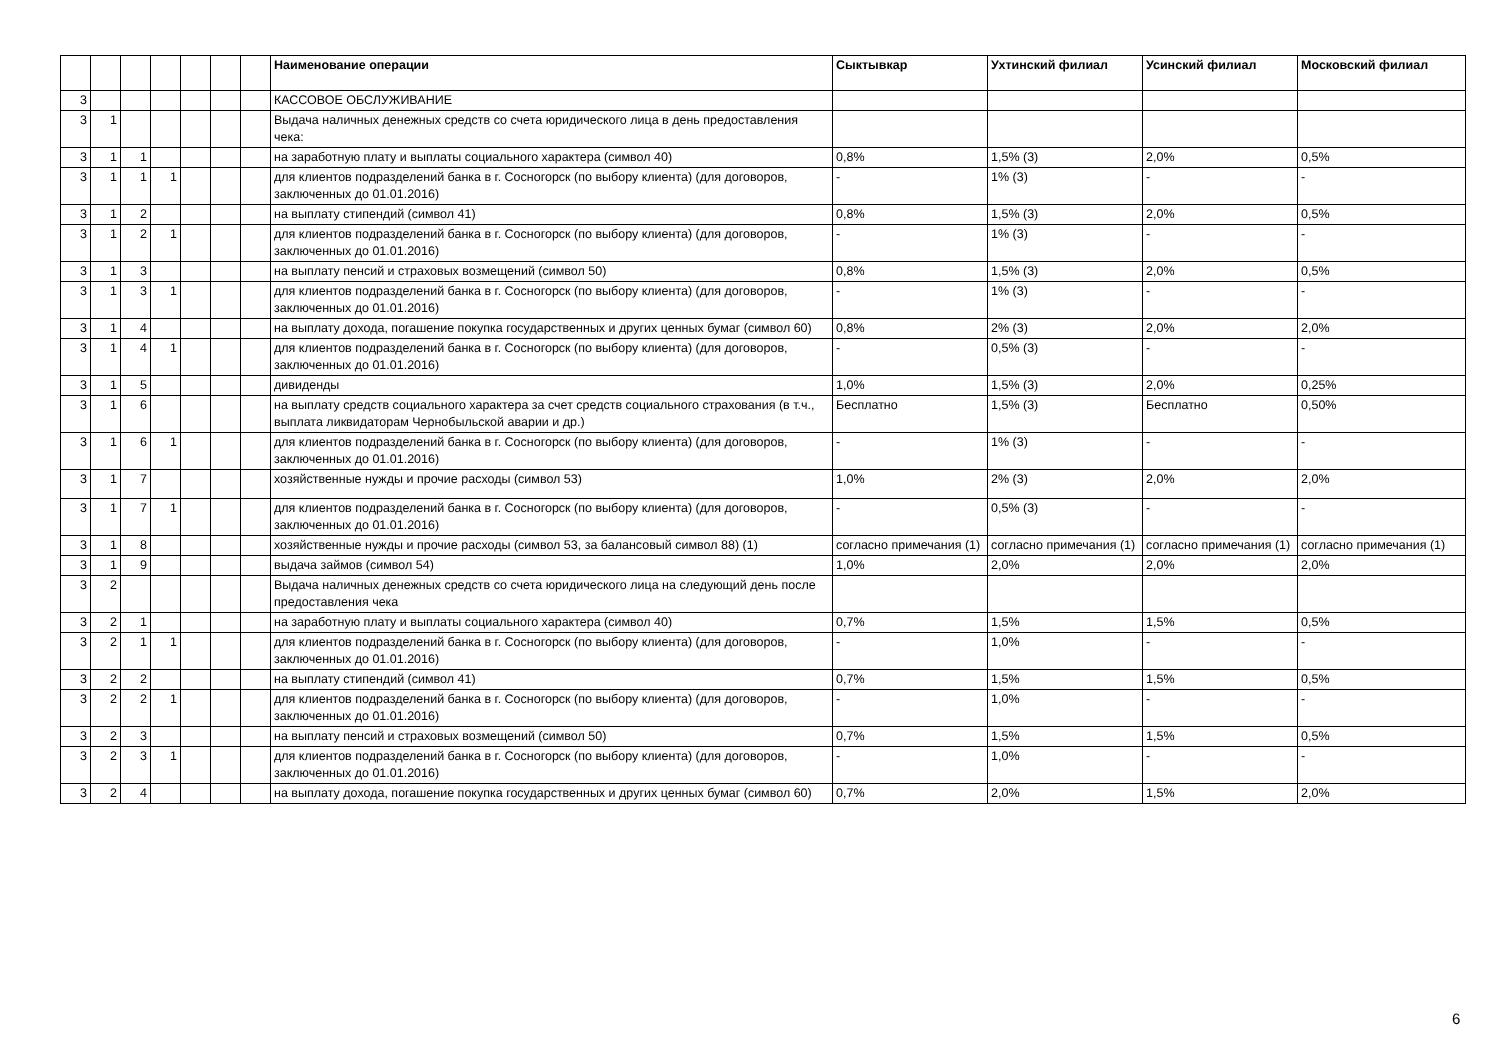| | | | | | | | Наименование операции | Сыктывкар | Ухтинский филиал | Усинский филиал | Московский филиал |
| --- | --- | --- | --- | --- | --- | --- | --- | --- | --- | --- | --- |
| 3 | | | | | | | КАССОВОЕ ОБСЛУЖИВАНИЕ | | | | |
| 3 | 1 | | | | | | Выдача наличных денежных средств со счета юридического лица в день предоставления чека: | | | | |
| 3 | 1 | 1 | | | | | на заработную плату и выплаты социального характера (символ 40) | 0,8% | 1,5% (3) | 2,0% | 0,5% |
| 3 | 1 | 1 | 1 | | | | для клиентов подразделений банка в г. Сосногорск (по выбору клиента) (для договоров, заключенных до 01.01.2016) | - | 1% (3) | - | - |
| 3 | 1 | 2 | | | | | на выплату стипендий (символ 41) | 0,8% | 1,5% (3) | 2,0% | 0,5% |
| 3 | 1 | 2 | 1 | | | | для клиентов подразделений банка в г. Сосногорск (по выбору клиента) (для договоров, заключенных до 01.01.2016) | - | 1% (3) | - | - |
| 3 | 1 | 3 | | | | | на выплату пенсий и страховых возмещений (символ 50) | 0,8% | 1,5% (3) | 2,0% | 0,5% |
| 3 | 1 | 3 | 1 | | | | для клиентов подразделений банка в г. Сосногорск (по выбору клиента) (для договоров, заключенных до 01.01.2016) | - | 1% (3) | - | - |
| 3 | 1 | 4 | | | | | на выплату дохода, погашение покупка государственных и других ценных бумаг (символ 60) | 0,8% | 2% (3) | 2,0% | 2,0% |
| 3 | 1 | 4 | 1 | | | | для клиентов подразделений банка в г. Сосногорск (по выбору клиента) (для договоров, заключенных до 01.01.2016) | - | 0,5% (3) | - | - |
| 3 | 1 | 5 | | | | | дивиденды | 1,0% | 1,5% (3) | 2,0% | 0,25% |
| 3 | 1 | 6 | | | | | на выплату средств социального характера за счет средств социального страхования (в т.ч., выплата ликвидаторам Чернобыльской аварии и др.) | Бесплатно | 1,5% (3) | Бесплатно | 0,50% |
| 3 | 1 | 6 | 1 | | | | для клиентов подразделений банка в г. Сосногорск (по выбору клиента) (для договоров, заключенных до 01.01.2016) | - | 1% (3) | - | - |
| 3 | 1 | 7 | | | | | хозяйственные нужды и прочие расходы (символ 53) | 1,0% | 2% (3) | 2,0% | 2,0% |
| 3 | 1 | 7 | 1 | | | | для клиентов подразделений банка в г. Сосногорск (по выбору клиента) (для договоров, заключенных до 01.01.2016) | - | 0,5% (3) | - | - |
| 3 | 1 | 8 | | | | | хозяйственные нужды и прочие расходы (символ 53, за балансовый символ 88) (1) | согласно примечания (1) | согласно примечания (1) | согласно примечания (1) | согласно примечания (1) |
| 3 | 1 | 9 | | | | | выдача займов (символ 54) | 1,0% | 2,0% | 2,0% | 2,0% |
| 3 | 2 | | | | | | Выдача наличных денежных средств со счета юридического лица на следующий день после предоставления чека | | | | |
| 3 | 2 | 1 | | | | | на заработную плату и выплаты социального характера (символ 40) | 0,7% | 1,5% | 1,5% | 0,5% |
| 3 | 2 | 1 | 1 | | | | для клиентов подразделений банка в г. Сосногорск (по выбору клиента) (для договоров, заключенных до 01.01.2016) | - | 1,0% | - | - |
| 3 | 2 | 2 | | | | | на выплату стипендий (символ 41) | 0,7% | 1,5% | 1,5% | 0,5% |
| 3 | 2 | 2 | 1 | | | | для клиентов подразделений банка в г. Сосногорск (по выбору клиента) (для договоров, заключенных до 01.01.2016) | - | 1,0% | - | - |
| 3 | 2 | 3 | | | | | на выплату пенсий и страховых возмещений (символ 50) | 0,7% | 1,5% | 1,5% | 0,5% |
| 3 | 2 | 3 | 1 | | | | для клиентов подразделений банка в г. Сосногорск (по выбору клиента) (для договоров, заключенных до 01.01.2016) | - | 1,0% | - | - |
| 3 | 2 | 4 | | | | | на выплату дохода, погашение покупка государственных и других ценных бумаг (символ 60) | 0,7% | 2,0% | 1,5% | 2,0% |
6